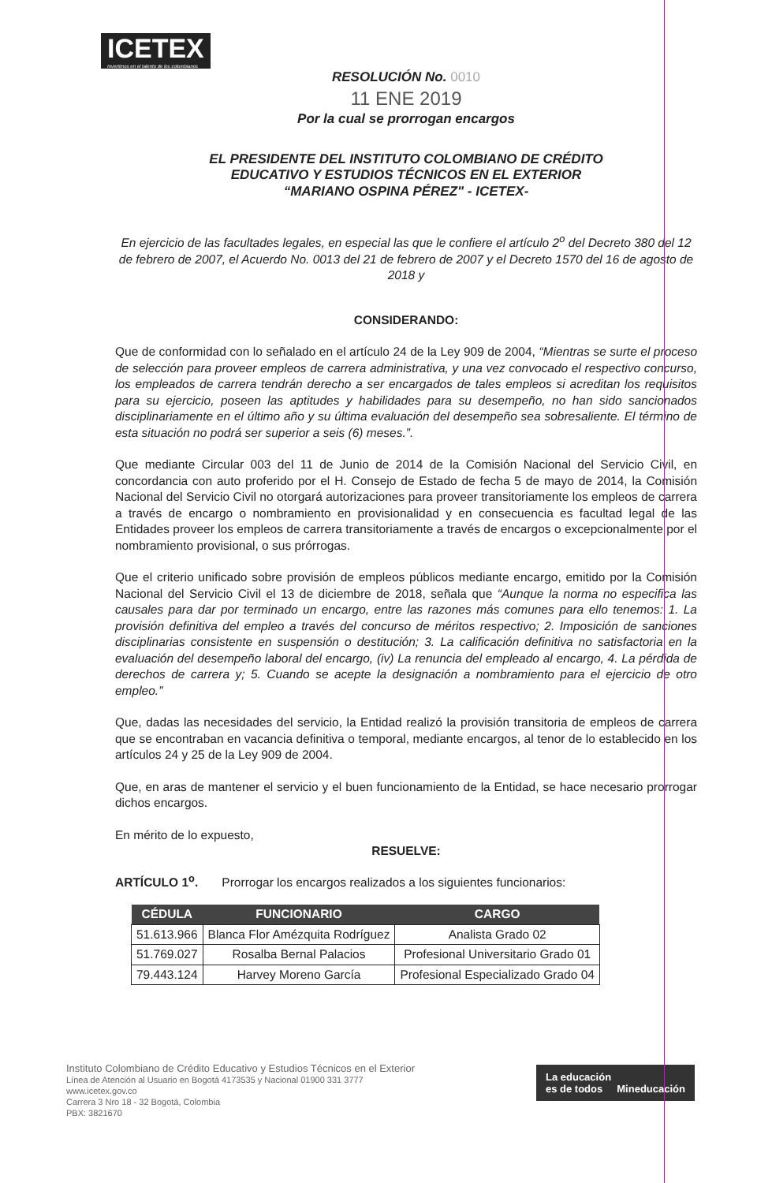ICETEX
Invertimos en el talento de los colombianos
RESOLUCIÓN No. 0010
11 ENE 2019
Por la cual se prorrogan encargos
EL PRESIDENTE DEL INSTITUTO COLOMBIANO DE CRÉDITO
EDUCATIVO Y ESTUDIOS TÉCNICOS EN EL EXTERIOR
“MARIANO OSPINA PÉREZ" - ICETEX-
En ejercicio de las facultades legales, en especial las que le confiere el artículo 2<sup>o</sup> del Decreto 380 del 12 de febrero de 2007, el Acuerdo No. 0013 del 21 de febrero de 2007 y el Decreto 1570 del 16 de agosto de 2018 y
CONSIDERANDO:
Que de conformidad con lo señalado en el artículo 24 de la Ley 909 de 2004, “Mientras se surte el proceso de selección para proveer empleos de carrera administrativa, y una vez convocado el respectivo concurso, los empleados de carrera tendrán derecho a ser encargados de tales empleos si acreditan los requisitos para su ejercicio, poseen las aptitudes y habilidades para su desempeño, no han sido sancionados disciplinariamente en el último año y su última evaluación del desempeño sea sobresaliente. El término de esta situación no podrá ser superior a seis (6) meses.”.
Que mediante Circular 003 del 11 de Junio de 2014 de la Comisión Nacional del Servicio Civil, en concordancia con auto proferido por el H. Consejo de Estado de fecha 5 de mayo de 2014, la Comisión Nacional del Servicio Civil no otorgará autorizaciones para proveer transitoriamente los empleos de carrera a través de encargo o nombramiento en provisionalidad y en consecuencia es facultad legal de las Entidades proveer los empleos de carrera transitoriamente a través de encargos o excepcionalmente por el nombramiento provisional, o sus prórrogas.
Que el criterio unificado sobre provisión de empleos públicos mediante encargo, emitido por la Comisión Nacional del Servicio Civil el 13 de diciembre de 2018, señala que “Aunque la norma no especifica las causales para dar por terminado un encargo, entre las razones más comunes para ello tenemos: 1. La provisión definitiva del empleo a través del concurso de méritos respectivo; 2. Imposición de sanciones disciplinarias consistente en suspensión o destitución; 3. La calificación definitiva no satisfactoria en la evaluación del desempeño laboral del encargo, (iv) La renuncia del empleado al encargo, 4. La pérdida de derechos de carrera y; 5. Cuando se acepte la designación a nombramiento para el ejercicio de otro empleo.”
Que, dadas las necesidades del servicio, la Entidad realizó la provisión transitoria de empleos de carrera que se encontraban en vacancia definitiva o temporal, mediante encargos, al tenor de lo establecido en los artículos 24 y 25 de la Ley 909 de 2004.
Que, en aras de mantener el servicio y el buen funcionamiento de la Entidad, se hace necesario prorrogar dichos encargos.
En mérito de lo expuesto,
RESUELVE:
ARTÍCULO 1<sup>o</sup>. Prorrogar los encargos realizados a los siguientes funcionarios:
| CÉDULA | FUNCIONARIO | CARGO |
| --- | --- | --- |
| 51.613.966 | Blanca Flor Amézquita Rodríguez | Analista Grado 02 |
| 51.769.027 | Rosalba Bernal Palacios | Profesional Universitario Grado 01 |
| 79.443.124 | Harvey Moreno García | Profesional Especializado Grado 04 |
Instituto Colombiano de Crédito Educativo y Estudios Técnicos en el Exterior
Línea de Atención al Usuario en Bogotá 4173535 y Nacional 01900 331 3777
www.icetex.gov.co
Carrera 3 Nro 18 - 32 Bogotá, Colombia
PBX: 3821670
La educación
es de todos Mineducación